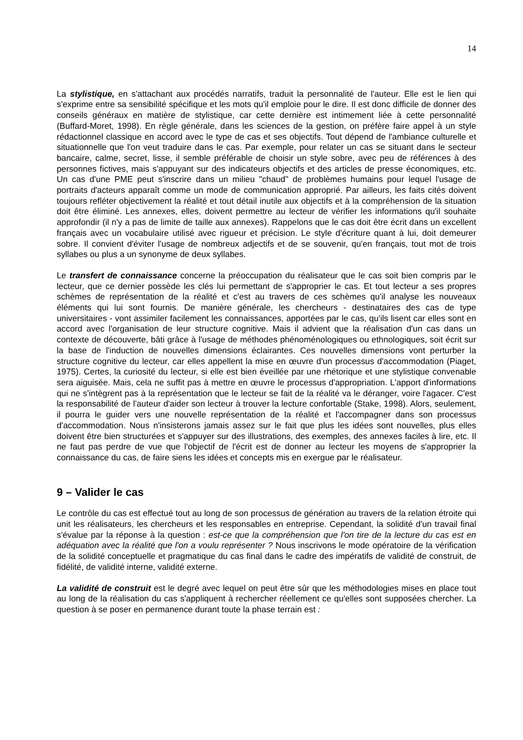14
La stylistique, en s'attachant aux procédés narratifs, traduit la personnalité de l'auteur. Elle est le lien qui s'exprime entre sa sensibilité spécifique et les mots qu'il emploie pour le dire. Il est donc difficile de donner des conseils généraux en matière de stylistique, car cette dernière est intimement liée à cette personnalité (Buffard-Moret, 1998). En règle générale, dans les sciences de la gestion, on préfère faire appel à un style rédactionnel classique en accord avec le type de cas et ses objectifs. Tout dépend de l'ambiance culturelle et situationnelle que l'on veut traduire dans le cas. Par exemple, pour relater un cas se situant dans le secteur bancaire, calme, secret, lisse, il semble préférable de choisir un style sobre, avec peu de références à des personnes fictives, mais s'appuyant sur des indicateurs objectifs et des articles de presse économiques, etc. Un cas d'une PME peut s'inscrire dans un milieu "chaud" de problèmes humains pour lequel l'usage de portraits d'acteurs apparaît comme un mode de communication approprié. Par ailleurs, les faits cités doivent toujours refléter objectivement la réalité et tout détail inutile aux objectifs et à la compréhension de la situation doit être éliminé. Les annexes, elles, doivent permettre au lecteur de vérifier les informations qu'il souhaite approfondir (il n'y a pas de limite de taille aux annexes). Rappelons que le cas doit être écrit dans un excellent français avec un vocabulaire utilisé avec rigueur et précision. Le style d'écriture quant à lui, doit demeurer sobre. Il convient d'éviter l'usage de nombreux adjectifs et de se souvenir, qu'en français, tout mot de trois syllabes ou plus a un synonyme de deux syllabes.
Le transfert de connaissance concerne la préoccupation du réalisateur que le cas soit bien compris par le lecteur, que ce dernier possède les clés lui permettant de s'approprier le cas. Et tout lecteur a ses propres schèmes de représentation de la réalité et c'est au travers de ces schèmes qu'il analyse les nouveaux éléments qui lui sont fournis. De manière générale, les chercheurs - destinataires des cas de type universitaires - vont assimiler facilement les connaissances, apportées par le cas, qu'ils lisent car elles sont en accord avec l'organisation de leur structure cognitive. Mais il advient que la réalisation d'un cas dans un contexte de découverte, bâti grâce à l'usage de méthodes phénoménologiques ou ethnologiques, soit écrit sur la base de l'induction de nouvelles dimensions éclairantes. Ces nouvelles dimensions vont perturber la structure cognitive du lecteur, car elles appellent la mise en œuvre d'un processus d'accommodation (Piaget, 1975). Certes, la curiosité du lecteur, si elle est bien éveillée par une rhétorique et une stylistique convenable sera aiguisée. Mais, cela ne suffit pas à mettre en œuvre le processus d'appropriation. L'apport d'informations qui ne s'intègrent pas à la représentation que le lecteur se fait de la réalité va le déranger, voire l'agacer. C'est la responsabilité de l'auteur d'aider son lecteur à trouver la lecture confortable (Stake, 1998). Alors, seulement, il pourra le guider vers une nouvelle représentation de la réalité et l'accompagner dans son processus d'accommodation. Nous n'insisterons jamais assez sur le fait que plus les idées sont nouvelles, plus elles doivent être bien structurées et s'appuyer sur des illustrations, des exemples, des annexes faciles à lire, etc. Il ne faut pas perdre de vue que l'objectif de l'écrit est de donner au lecteur les moyens de s'approprier la connaissance du cas, de faire siens les idées et concepts mis en exergue par le réalisateur.
9 – Valider le cas
Le contrôle du cas est effectué tout au long de son processus de génération au travers de la relation étroite qui unit les réalisateurs, les chercheurs et les responsables en entreprise. Cependant, la solidité d'un travail final s'évalue par la réponse à la question : est-ce que la compréhension que l'on tire de la lecture du cas est en adéquation avec la réalité que l'on a voulu représenter ? Nous inscrivons le mode opératoire de la vérification de la solidité conceptuelle et pragmatique du cas final dans le cadre des impératifs de validité de construit, de fidélité, de validité interne, validité externe.
La validité de construit est le degré avec lequel on peut être sûr que les méthodologies mises en place tout au long de la réalisation du cas s'appliquent à rechercher réellement ce qu'elles sont supposées chercher. La question à se poser en permanence durant toute la phase terrain est :